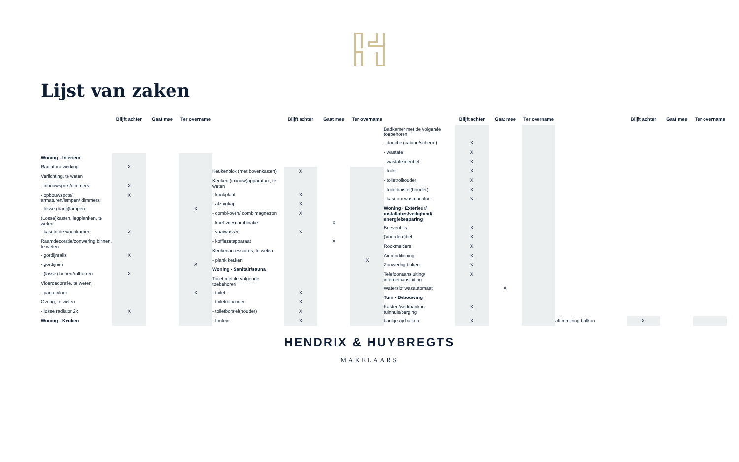Lijst van zaken
| | Blijft achter | Gaat mee | Ter overname |
| --- | --- | --- | --- |
| Woning - Interieur | | | |
| Radiatorafwerking | X | | |
| Verlichting, te weten | | | |
| - inbouwspots/dimmers | X | | |
| - opbouwspots/ armaturen/lampen/ dimmers | X | | |
| - losse (hang)lampen | | | X |
| (Losse)kasten, legplanken, te weten | | | |
| - kast in de woonkamer | X | | |
| Raamdecoratie/zonwering binnen, te weten | | | |
| - gordijnrails | X | | |
| - gordijnen | | | X |
| - (losse) horren/rolhorren | X | | |
| Vloerdecoratie, te weten | | | |
| - parketvloer | | | X |
| Overig, te weten | | | |
| - losse radiator 2x | X | | |
| Woning - Keuken | | | |
| | Blijft achter | Gaat mee | Ter overname |
| --- | --- | --- | --- |
| Keukenblok (met bovenkasten) | X | | |
| Keuken (inbouw)apparatuur, te weten | | | |
| - kookplaat | X | | |
| - afzuigkap | X | | |
| - combi-oven/ combimagnetron | X | | |
| - koel-vriescombinatie | | X | |
| - vaatwasser | X | | |
| - koffiezetapparaat | | X | |
| Keukenaccessoires, te weten | | | |
| - plank keuken | | | X |
| Woning - Sanitair/sauna | | | |
| Toilet met de volgende toebehoren | | | |
| - toilet | X | | |
| - toiletrolhouder | X | | |
| - toiletborstel(houder) | X | | |
| - fontein | X | | |
| | Blijft achter | Gaat mee | Ter overname |
| --- | --- | --- | --- |
| Badkamer met de volgende toebehoren | | | |
| - douche (cabine/scherm) | X | | |
| - wastafel | X | | |
| - wastafelmeubel | X | | |
| - toilet | X | | |
| - toiletrolhouder | X | | |
| - toiletborstel(houder) | X | | |
| - kast om wasmachine | X | | |
| Woning - Exterieur/ installaties/veiligheid/ energiebesparing | | | |
| Brievenbus | X | | |
| (Voordeur)bel | X | | |
| Rookmelders | X | | |
| Airconditioning | X | | |
| Zonwering buiten | X | | |
| Telefoonaansluiting/ internetaansluiting | X | | |
| Waterslot wasautomaat | | X | |
| Tuin - Bebouwing | | | |
| Kasten/werkbank in tuinhuis/berging | X | | |
| bankje op balkon | X | | |
| | Blijft achter | Gaat mee | Ter overname |
| --- | --- | --- | --- |
| aftimmering balkon | X | | |
HENDRIX & HUYBREGTS
MAKELAARS